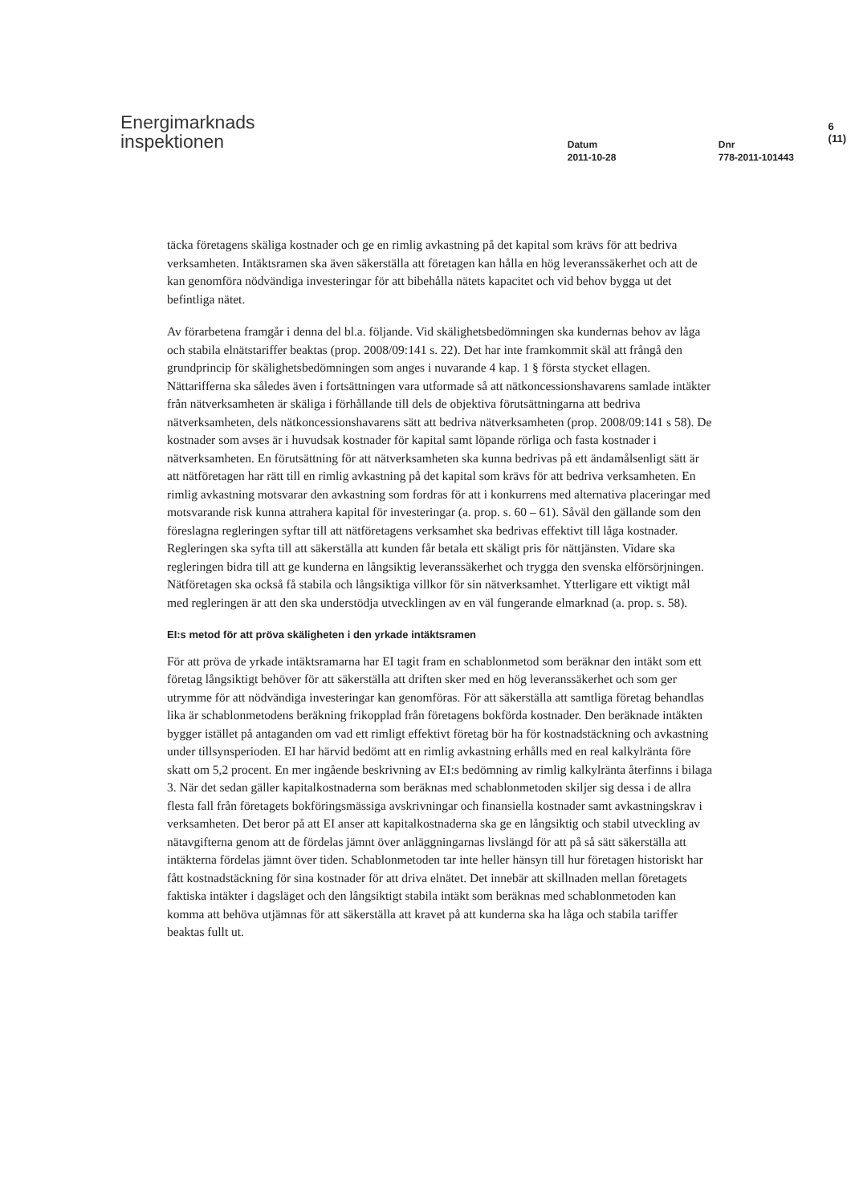Energimarknads
inspektionen
Datum
2011-10-28
Dnr
778-2011-101443
6 (11)
täcka företagens skäliga kostnader och ge en rimlig avkastning på det kapital som krävs för att bedriva verksamheten. Intäktsramen ska även säkerställa att företagen kan hålla en hög leveranssäkerhet och att de kan genomföra nödvändiga investeringar för att bibehålla nätets kapacitet och vid behov bygga ut det befintliga nätet.
Av förarbetena framgår i denna del bl.a. följande. Vid skälighetsbedömningen ska kundernas behov av låga och stabila elnätstariffer beaktas (prop. 2008/09:141 s. 22). Det har inte framkommit skäl att frångå den grundprincip för skälighetsbedömningen som anges i nuvarande 4 kap. 1 § första stycket ellagen. Nättarifferna ska således även i fortsättningen vara utformade så att nätkoncessionshavarens samlade intäkter från nätverksamheten är skäliga i förhållande till dels de objektiva förutsättningarna att bedriva nätverksamheten, dels nätkoncessionshavarens sätt att bedriva nätverksamheten (prop. 2008/09:141 s 58). De kostnader som avses är i huvudsak kostnader för kapital samt löpande rörliga och fasta kostnader i nätverksamheten. En förutsättning för att nätverksamheten ska kunna bedrivas på ett ändamålsenligt sätt är att nätföretagen har rätt till en rimlig avkastning på det kapital som krävs för att bedriva verksamheten. En rimlig avkastning motsvarar den avkastning som fordras för att i konkurrens med alternativa placeringar med motsvarande risk kunna attrahera kapital för investeringar (a. prop. s. 60 – 61). Såväl den gällande som den föreslagna regleringen syftar till att nätföretagens verksamhet ska bedrivas effektivt till låga kostnader. Regleringen ska syfta till att säkerställa att kunden får betala ett skäligt pris för nättjänsten. Vidare ska regleringen bidra till att ge kunderna en långsiktig leveranssäkerhet och trygga den svenska elförsörjningen. Nätföretagen ska också få stabila och långsiktiga villkor för sin nätverksamhet. Ytterligare ett viktigt mål med regleringen är att den ska understödja utvecklingen av en väl fungerande elmarknad (a. prop. s. 58).
EI:s metod för att pröva skäligheten i den yrkade intäktsramen
För att pröva de yrkade intäktsramarna har EI tagit fram en schablonmetod som beräknar den intäkt som ett företag långsiktigt behöver för att säkerställa att driften sker med en hög leveranssäkerhet och som ger utrymme för att nödvändiga investeringar kan genomföras. För att säkerställa att samtliga företag behandlas lika är schablonmetodens beräkning frikopplad från företagens bokförda kostnader. Den beräknade intäkten bygger istället på antaganden om vad ett rimligt effektivt företag bör ha för kostnadstäckning och avkastning under tillsynsperioden. EI har härvid bedömt att en rimlig avkastning erhålls med en real kalkylränta före skatt om 5,2 procent. En mer ingående beskrivning av EI:s bedömning av rimlig kalkylränta återfinns i bilaga 3. När det sedan gäller kapitalkostnaderna som beräknas med schablonmetoden skiljer sig dessa i de allra flesta fall från företagets bokföringsmässiga avskrivningar och finansiella kostnader samt avkastningskrav i verksamheten. Det beror på att EI anser att kapitalkostnaderna ska ge en långsiktig och stabil utveckling av nätavgifterna genom att de fördelas jämnt över anläggningarnas livslängd för att på så sätt säkerställa att intäkterna fördelas jämnt över tiden. Schablonmetoden tar inte heller hänsyn till hur företagen historiskt har fått kostnadstäckning för sina kostnader för att driva elnätet. Det innebär att skillnaden mellan företagets faktiska intäkter i dagsläget och den långsiktigt stabila intäkt som beräknas med schablonmetoden kan komma att behöva utjämnas för att säkerställa att kravet på att kunderna ska ha låga och stabila tariffer beaktas fullt ut.